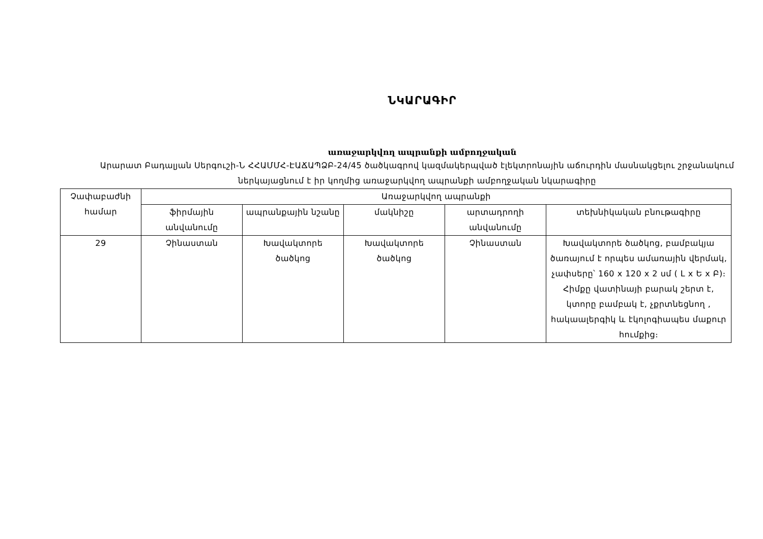ՆԿԱՐԱԳԻՐ
առաջարկվող ապրանքի ամբողջական
Արարատ Բադալյան Սերգուշի-Ն ՀՀԱՄՄՀ-ԷԱՃԱՊՁԲ-24/45 ծածկագրով կազմակերպված էլեկտրոնային աճուրդին մասնակցելու շրջանակում ներկայացնում է իր կողմից առաջարկվող ապրանքի ամբողջական նկարագիրը
| Չափաբաժնի համար | Առաջարկվող ապրանքի | | | | |
| --- | --- | --- | --- | --- | --- |
| | ֆիրմային անվանումը | ապրանքային նշանը | մակնիշը | արտադրողի անվանումը | տեխնիկական բնութագիրը |
| 29 | Չինաստան | Խավակտորե ծածկոց | Խավակտորե ծածկոց | Չինաստան | Խավակտորե ծածկոց, բամբակյա ծառայում է որպես ամառային վերմակ, չափսերը՝ 160 x 120 x 2 սմ ( L x Ե x Բ)։ Հիմքը վատինայի բարակ շերտ է, կտորը բամբակ է, չքրտնեցնող , հակաալերգիկ և էկոլոգիապես մաքուր հումքից։ |